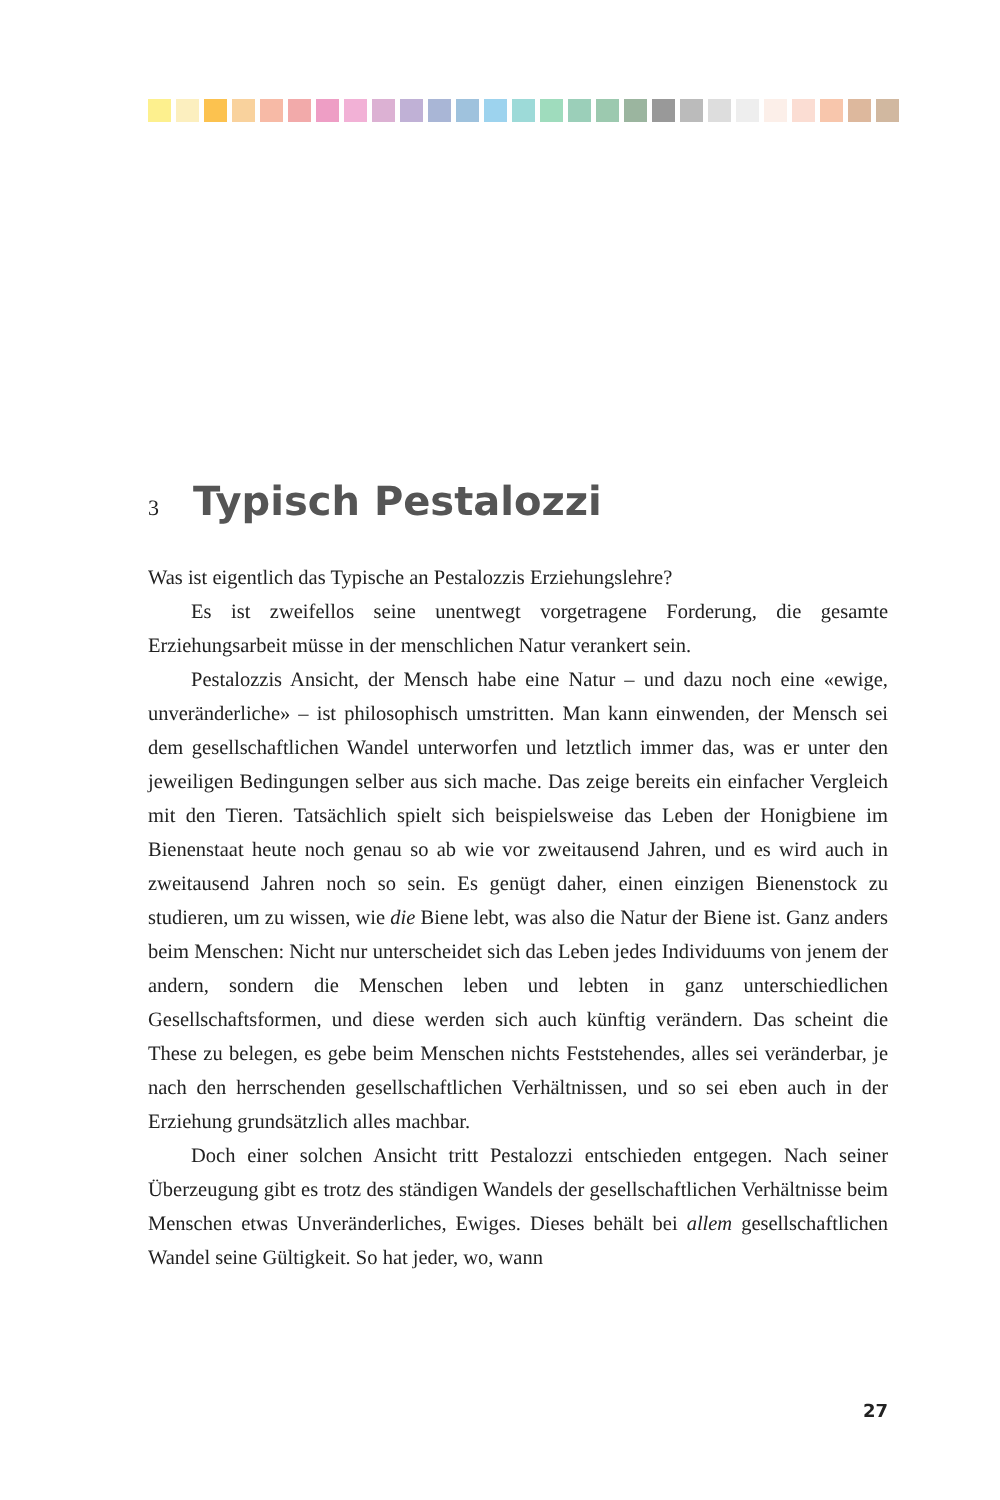3 Typisch Pestalozzi
Was ist eigentlich das Typische an Pestalozzis Erziehungslehre?
Es ist zweifellos seine unentwegt vorgetragene Forderung, die gesamte Erziehungsarbeit müsse in der menschlichen Natur verankert sein.
Pestalozzis Ansicht, der Mensch habe eine Natur – und dazu noch eine «ewige, unveränderliche» – ist philosophisch umstritten. Man kann einwenden, der Mensch sei dem gesellschaftlichen Wandel unterworfen und letztlich immer das, was er unter den jeweiligen Bedingungen selber aus sich mache. Das zeige bereits ein einfacher Vergleich mit den Tieren. Tatsächlich spielt sich beispielsweise das Leben der Honigbiene im Bienenstaat heute noch genau so ab wie vor zweitausend Jahren, und es wird auch in zweitausend Jahren noch so sein. Es genügt daher, einen einzigen Bienenstock zu studieren, um zu wissen, wie die Biene lebt, was also die Natur der Biene ist. Ganz anders beim Menschen: Nicht nur unterscheidet sich das Leben jedes Individuums von jenem der andern, sondern die Menschen leben und lebten in ganz unterschiedlichen Gesellschaftsformen, und diese werden sich auch künftig verändern. Das scheint die These zu belegen, es gebe beim Menschen nichts Feststehendes, alles sei veränderbar, je nach den herrschenden gesellschaftlichen Verhältnissen, und so sei eben auch in der Erziehung grundsätzlich alles machbar.
Doch einer solchen Ansicht tritt Pestalozzi entschieden entgegen. Nach seiner Überzeugung gibt es trotz des ständigen Wandels der gesellschaftlichen Verhältnisse beim Menschen etwas Unveränderliches, Ewiges. Dieses behält bei allem gesellschaftlichen Wandel seine Gültigkeit. So hat jeder, wo, wann
27